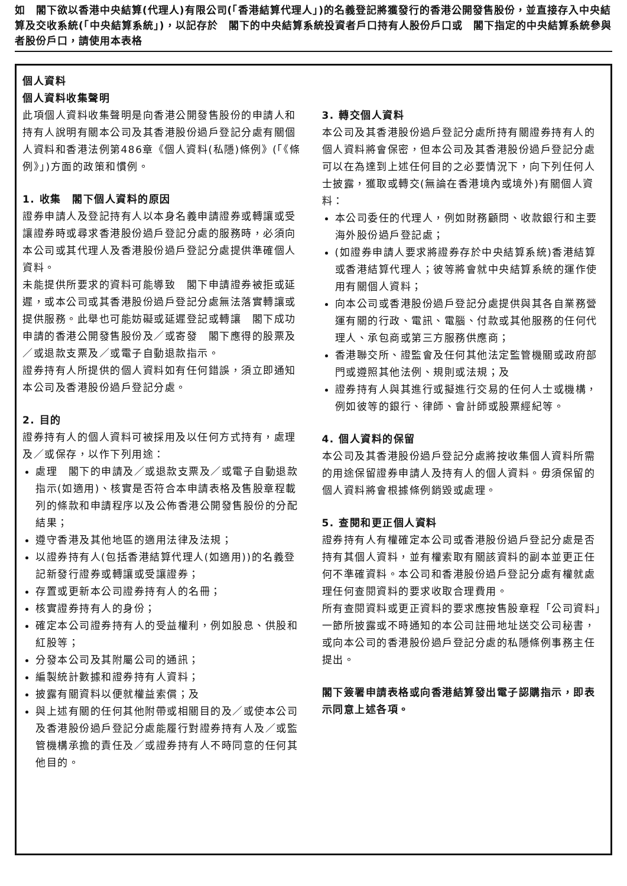如　閣下欲以香港中央結算(代理人)有限公司(「香港結算代理人」)的名義登記將獲發行的香港公開發售股份，並直接存入中央結算及交收系統(「中央結算系統」)，以記存於　閣下的中央結算系統投資者戶口持有人股份戶口或　閣下指定的中央結算系統參與者股份戶口，請使用本表格
個人資料
個人資料收集聲明
此項個人資料收集聲明是向香港公開發售股份的申請人和持有人說明有關本公司及其香港股份過戶登記分處有關個人資料和香港法例第486章《個人資料(私隱)條例》(「《條例》」)方面的政策和慣例。
1. 收集　閣下個人資料的原因
證券申請人及登記持有人以本身名義申請證券或轉讓或受讓證券時或尋求香港股份過戶登記分處的服務時，必須向本公司或其代理人及香港股份過戶登記分處提供準確個人資料。
未能提供所要求的資料可能導致　閣下申請證券被拒或延遲，或本公司或其香港股份過戶登記分處無法落實轉讓或提供服務。此舉也可能妨礙或延遲登記或轉讓　閣下成功申請的香港公開發售股份及／或寄發　閣下應得的股票及／或退款支票及／或電子自動退款指示。
證券持有人所提供的個人資料如有任何錯誤，須立即通知本公司及香港股份過戶登記分處。
2. 目的
證券持有人的個人資料可被採用及以任何方式持有，處理及／或保存，以作下列用途：
處理　閣下的申請及／或退款支票及／或電子自動退款指示(如適用)、核實是否符合本申請表格及售股章程載列的條款和申請程序以及公佈香港公開發售股份的分配結果；
遵守香港及其他地區的適用法律及法規；
以證券持有人(包括香港結算代理人(如適用))的名義登記新發行證券或轉讓或受讓證券；
存置或更新本公司證券持有人的名冊；
核實證券持有人的身份；
確定本公司證券持有人的受益權利，例如股息、供股和紅股等；
分發本公司及其附屬公司的通訊；
編製統計數據和證券持有人資料；
披露有關資料以便就權益索償；及
與上述有關的任何其他附帶或相關目的及／或使本公司及香港股份過戶登記分處能履行對證券持有人及／或監管機構承擔的責任及／或證券持有人不時同意的任何其他目的。
3. 轉交個人資料
本公司及其香港股份過戶登記分處所持有關證券持有人的個人資料將會保密，但本公司及其香港股份過戶登記分處可以在為達到上述任何目的之必要情況下，向下列任何人士披露，獲取或轉交(無論在香港境內或境外)有關個人資料：
本公司委任的代理人，例如財務顧問、收款銀行和主要海外股份過戶登記處；
(如證券申請人要求將證券存於中央結算系統)香港結算或香港結算代理人；彼等將會就中央結算系統的運作使用有關個人資料；
向本公司或香港股份過戶登記分處提供與其各自業務營運有關的行政、電訊、電腦、付款或其他服務的任何代理人、承包商或第三方服務供應商；
香港聯交所、證監會及任何其他法定監管機關或政府部門或遵照其他法例、規則或法規；及
證券持有人與其進行或擬進行交易的任何人士或機構，例如彼等的銀行、律師、會計師或股票經紀等。
4. 個人資料的保留
本公司及其香港股份過戶登記分處將按收集個人資料所需的用途保留證券申請人及持有人的個人資料。毋須保留的個人資料將會根據條例銷毀或處理。
5. 查閱和更正個人資料
證券持有人有權確定本公司或香港股份過戶登記分處是否持有其個人資料，並有權索取有關該資料的副本並更正任何不準確資料。本公司和香港股份過戶登記分處有權就處理任何查閱資料的要求收取合理費用。
所有查閱資料或更正資料的要求應按售股章程「公司資料」一節所披露或不時通知的本公司註冊地址送交公司秘書，或向本公司的香港股份過戶登記分處的私隱條例事務主任提出。
閣下簽署申請表格或向香港結算發出電子認購指示，即表示同意上述各項。